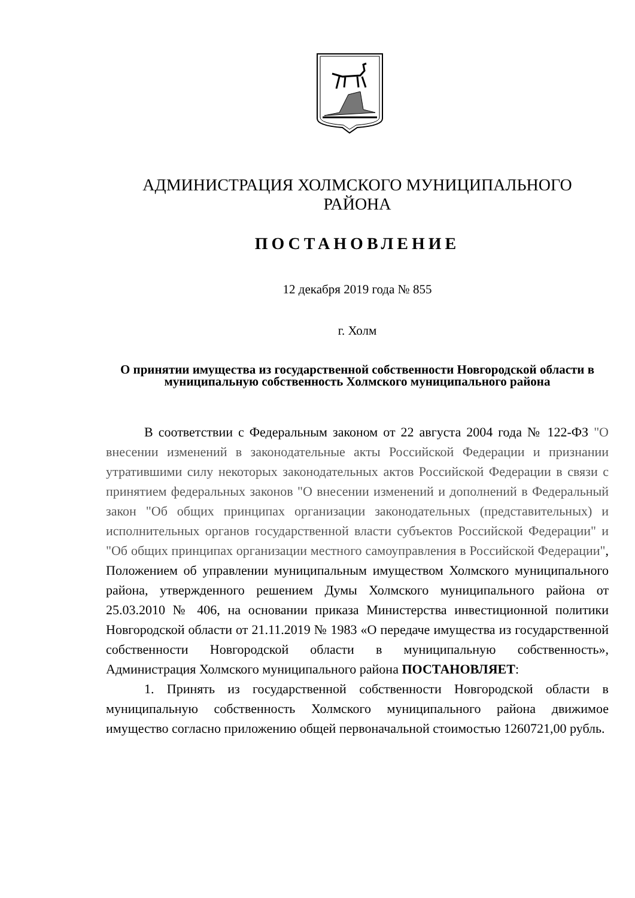АДМИНИСТРАЦИЯ ХОЛМСКОГО МУНИЦИПАЛЬНОГО
РАЙОНА
ПОСТАНОВЛЕНИЕ
12 декабря 2019 года № 855
г. Холм
О принятии имущества из государственной собственности Новгородской области в муниципальную собственность Холмского муниципального района
В соответствии с Федеральным законом от 22 августа 2004 года № 122-ФЗ "О внесении изменений в законодательные акты Российской Федерации и признании утратившими силу некоторых законодательных актов Российской Федерации в связи с принятием федеральных законов "О внесении изменений и дополнений в Федеральный закон "Об общих принципах организации законодательных (представительных) и исполнительных органов государственной власти субъектов Российской Федерации" и "Об общих принципах организации местного самоуправления в Российской Федерации", Положением об управлении муниципальным имуществом Холмского муниципального района, утвержденного решением Думы Холмского муниципального района от 25.03.2010 № 406, на основании приказа Министерства инвестиционной политики Новгородской области от 21.11.2019 № 1983 «О передаче имущества из государственной собственности Новгородской области в муниципальную собственность», Администрация Холмского муниципального района ПОСТАНОВЛЯЕТ:
1. Принять из государственной собственности Новгородской области в муниципальную собственность Холмского муниципального района движимое имущество согласно приложению общей первоначальной стоимостью 1260721,00 рубль.